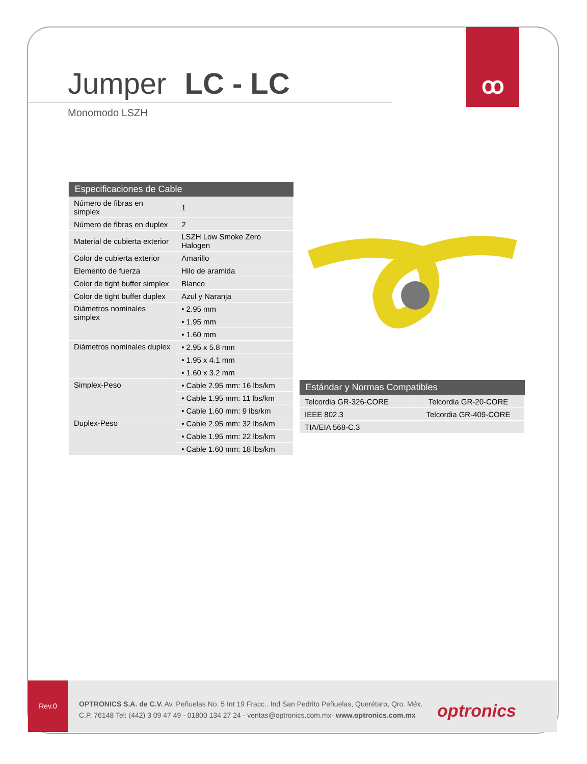ꝏ
Jumper LC - LC
Monomodo LSZH
| Especificaciones de Cable | |
| --- | --- |
| Número de fibras en simplex | 1 |
| Número de fibras en duplex | 2 |
| Material de cubierta exterior | LSZH Low Smoke Zero Halogen |
| Color de cubierta exterior | Amarillo |
| Elemento de fuerza | Hilo de aramida |
| Color de tight buffer simplex | Blanco |
| Color de tight buffer duplex | Azul y Naranja |
| Diámetros nominales simplex | • 2.95 mm |
| | • 1.95 mm |
| | • 1.60 mm |
| Diámetros nominales duplex | • 2.95 x 5.8 mm |
| | • 1.95 x 4.1 mm |
| | • 1.60 x 3.2 mm |
| Simplex-Peso | • Cable 2.95 mm: 16 lbs/km |
| | • Cable 1.95 mm: 11 lbs/km |
| | • Cable 1.60 mm: 9 lbs/km |
| Duplex-Peso | • Cable 2.95 mm: 32 lbs/km |
| | • Cable 1.95 mm: 22 lbs/km |
| | • Cable 1.60 mm: 18 lbs/km |
| Estándar y Normas Compatibles | |
| --- | --- |
| Telcordia GR-326-CORE | Telcordia GR-20-CORE |
| IEEE 802.3 | Telcordia GR-409-CORE |
| TIA/EIA 568-C.3 | |
Rev.0
OPTRONICS S.A. de C.V. Av. Peñuelas No. 5 Int 19 Fracc.. Ind San Pedrito Peñuelas, Querétaro, Qro. Méx.
C.P. 76148 Tel: (442) 3 09 47 49 - 01800 134 27 24 - ventas@optronics.com.mx- www.optronics.com.mx
optronics